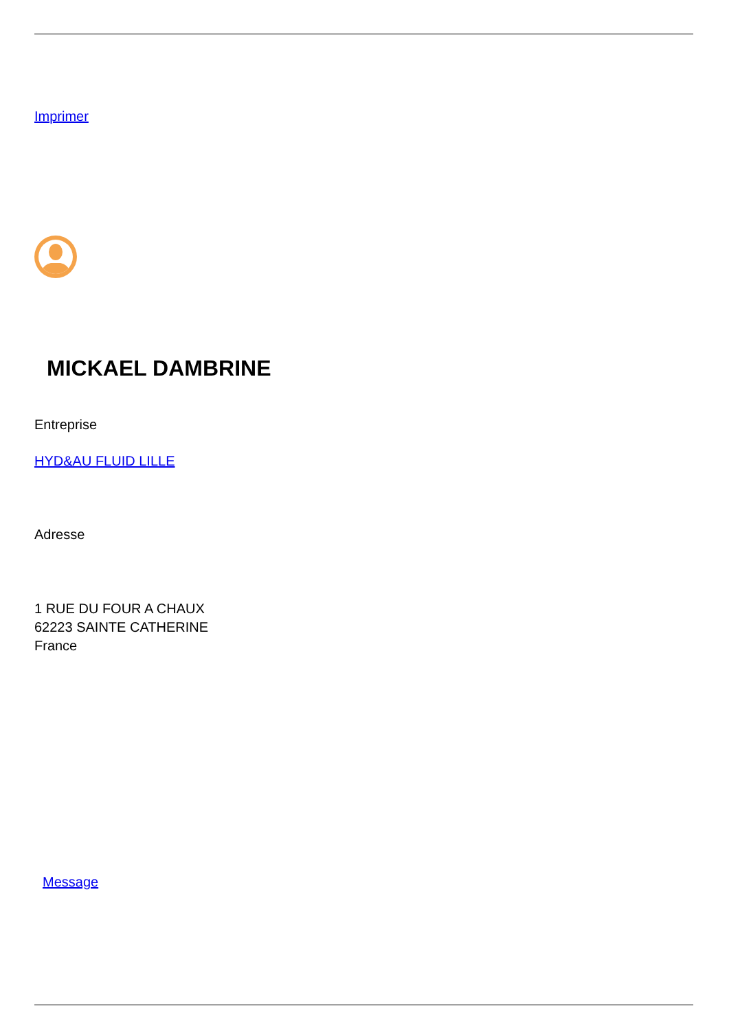Imprimer
MICKAEL DAMBRINE
Entreprise
HYD&AU FLUID LILLE
Adresse
1 RUE DU FOUR A CHAUX
62223 SAINTE CATHERINE
France
Message